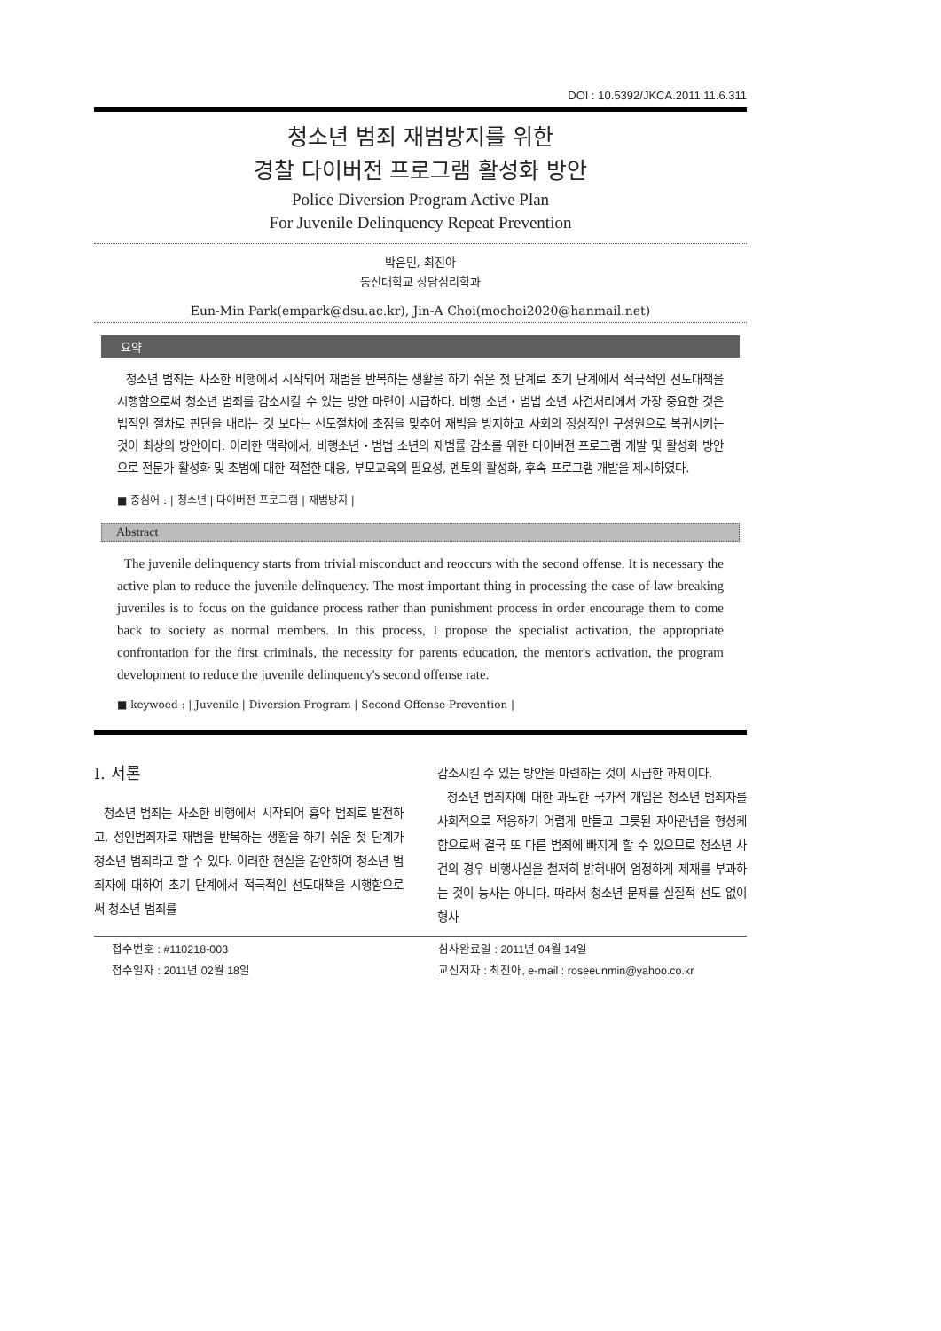DOI : 10.5392/JKCA.2011.11.6.311
청소년 범죄 재범방지를 위한
경찰 다이버전 프로그램 활성화 방안
Police Diversion Program Active Plan
For Juvenile Delinquency Repeat Prevention
박은민, 최진아
동신대학교 상담심리학과
Eun-Min Park(empark@dsu.ac.kr), Jin-A Choi(mochoi2020@hanmail.net)
요약
청소년 범죄는 사소한 비행에서 시작되어 재범을 반복하는 생활을 하기 쉬운 첫 단계로 초기 단계에서 적극적인 선도대책을 시행함으로써 청소년 범죄를 감소시킬 수 있는 방안 마련이 시급하다. 비행 소년・범법 소년 사건처리에서 가장 중요한 것은 법적인 절차로 판단을 내리는 것 보다는 선도절차에 초점을 맞추어 재범을 방지하고 사회의 정상적인 구성원으로 복귀시키는 것이 최상의 방안이다. 이러한 맥락에서, 비행소년・범법 소년의 재범률 감소를 위한 다이버전 프로그램 개발 및 활성화 방안으로 전문가 활성화 및 초범에 대한 적절한 대응, 부모교육의 필요성, 멘토의 활성화, 후속 프로그램 개발을 제시하였다.
■ 중심어 : | 청소년 | 다이버전 프로그램 | 재범방지 |
Abstract
The juvenile delinquency starts from trivial misconduct and reoccurs with the second offense. It is necessary the active plan to reduce the juvenile delinquency. The most important thing in processing the case of law breaking juveniles is to focus on the guidance process rather than punishment process in order encourage them to come back to society as normal members. In this process, I propose the specialist activation, the appropriate confrontation for the first criminals, the necessity for parents education, the mentor's activation, the program development to reduce the juvenile delinquency's second offense rate.
■ keywoed : | Juvenile | Diversion Program | Second Offense Prevention |
I. 서론
청소년 범죄는 사소한 비행에서 시작되어 흉악 범죄로 발전하고, 성인범죄자로 재범을 반복하는 생활을 하기 쉬운 첫 단계가 청소년 범죄라고 할 수 있다. 이러한 현실을 감안하여 청소년 범죄자에 대하여 초기 단계에서 적극적인 선도대책을 시행함으로써 청소년 범죄를
감소시킬 수 있는 방안을 마련하는 것이 시급한 과제이다.
청소년 범죄자에 대한 과도한 국가적 개입은 청소년 범죄자를 사회적으로 적응하기 어렵게 만들고 그릇된 자아관념을 형성케 함으로써 결국 또 다른 범죄에 빠지게 할 수 있으므로 청소년 사건의 경우 비행사실을 철저히 밝혀내어 엄정하게 제재를 부과하는 것이 능사는 아니다. 따라서 청소년 문제를 실질적 선도 없이 형사
접수번호 : #110218-003
접수일자 : 2011년 02월 18일
심사완료일 : 2011년 04월 14일
교신저자 : 최진아, e-mail : roseeunmin@yahoo.co.kr